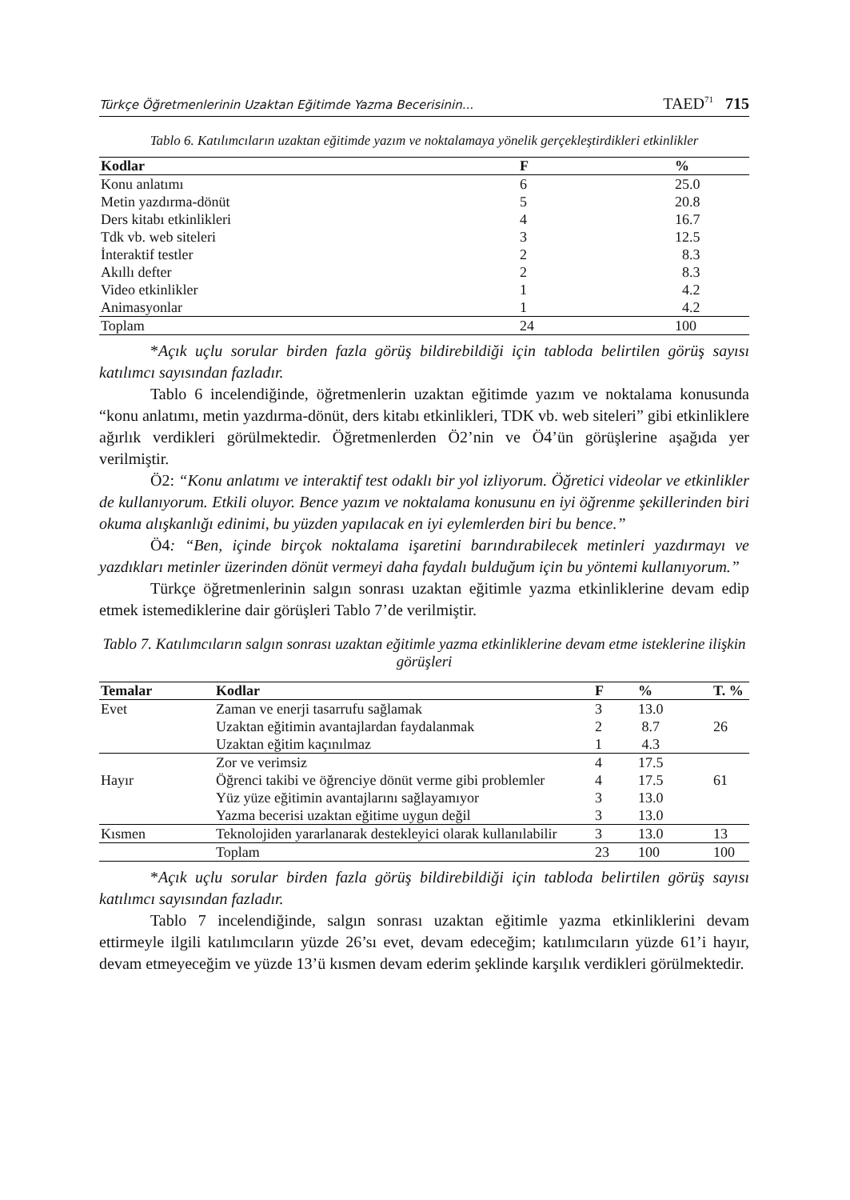Türkçe Öğretmenlerinin Uzaktan Eğitimde Yazma Becerisinin... TAED<sup>71</sup> 715
Tablo 6. Katılımcıların uzaktan eğitimde yazım ve noktalamaya yönelik gerçekleştirdikleri etkinlikler
| Kodlar | F | % |
| --- | --- | --- |
| Konu anlatımı | 6 | 25.0 |
| Metin yazdırma-dönüt | 5 | 20.8 |
| Ders kitabı etkinlikleri | 4 | 16.7 |
| Tdk vb. web siteleri | 3 | 12.5 |
| İnteraktif testler | 2 | 8.3 |
| Akıllı defter | 2 | 8.3 |
| Video etkinlikler | 1 | 4.2 |
| Animasyonlar | 1 | 4.2 |
| Toplam | 24 | 100 |
*Açık uçlu sorular birden fazla görüş bildirebildiği için tabloda belirtilen görüş sayısı katılımcı sayısından fazladır.
Tablo 6 incelendiğinde, öğretmenlerin uzaktan eğitimde yazım ve noktalama konusunda “konu anlatımı, metin yazdırma-dönüt, ders kitabı etkinlikleri, TDK vb. web siteleri” gibi etkinliklere ağırlık verdikleri görülmektedir. Öğretmenlerden Ö2’nin ve Ö4’ün görüşlerine aşağıda yer verilmiştir.
Ö2: “Konu anlatımı ve interaktif test odaklı bir yol izliyorum. Öğretici videolar ve etkinlikler de kullanıyorum. Etkili oluyor. Bence yazım ve noktalama konusunu en iyi öğrenme şekillerinden biri okuma alışkanlığı edinimi, bu yüzden yapılacak en iyi eylemlerden biri bu bence.”
Ö4: “Ben, içinde birçok noktalama işaretini barındırabilecek metinleri yazdırmayı ve yazdıkları metinler üzerinden dönüt vermeyi daha faydalı bulduğum için bu yöntemi kullanıyorum.”
Türkçe öğretmenlerinin salgın sonrası uzaktan eğitimle yazma etkinliklerine devam edip etmek istemediklerine dair görüşleri Tablo 7’de verilmiştir.
Tablo 7. Katılımcıların salgın sonrası uzaktan eğitimle yazma etkinliklerine devam etme isteklerine ilişkin görüşleri
| Temalar | Kodlar | F | % | T. % |
| --- | --- | --- | --- | --- |
| Evet | Zaman ve enerji tasarrufu sağlamak | 3 | 13.0 | |
| | Uzaktan eğitimin avantajlardan faydalanmak | 2 | 8.7 | 26 |
| | Uzaktan eğitim kaçınılmaz | 1 | 4.3 | |
| | Zor ve verimsiz | 4 | 17.5 | |
| Hayır | Öğrenci takibi ve öğrenciye dönüt verme gibi problemler | 4 | 17.5 | 61 |
| | Yüz yüze eğitimin avantajlarını sağlayamıyor | 3 | 13.0 | |
| | Yazma becerisi uzaktan eğitime uygun değil | 3 | 13.0 | |
| Kısmen | Teknolojiden yararlanarak destekleyici olarak kullanılabilir | 3 | 13.0 | 13 |
| | Toplam | 23 | 100 | 100 |
*Açık uçlu sorular birden fazla görüş bildirebildiği için tabloda belirtilen görüş sayısı katılımcı sayısından fazladır.
Tablo 7 incelendiğinde, salgın sonrası uzaktan eğitimle yazma etkinliklerini devam ettirmeyle ilgili katılımcıların yüzde 26’sı evet, devam edeceğim; katılımcıların yüzde 61’i hayır, devam etmeyeceğim ve yüzde 13’ü kısmen devam ederim şeklinde karşılık verdikleri görülmektedir.